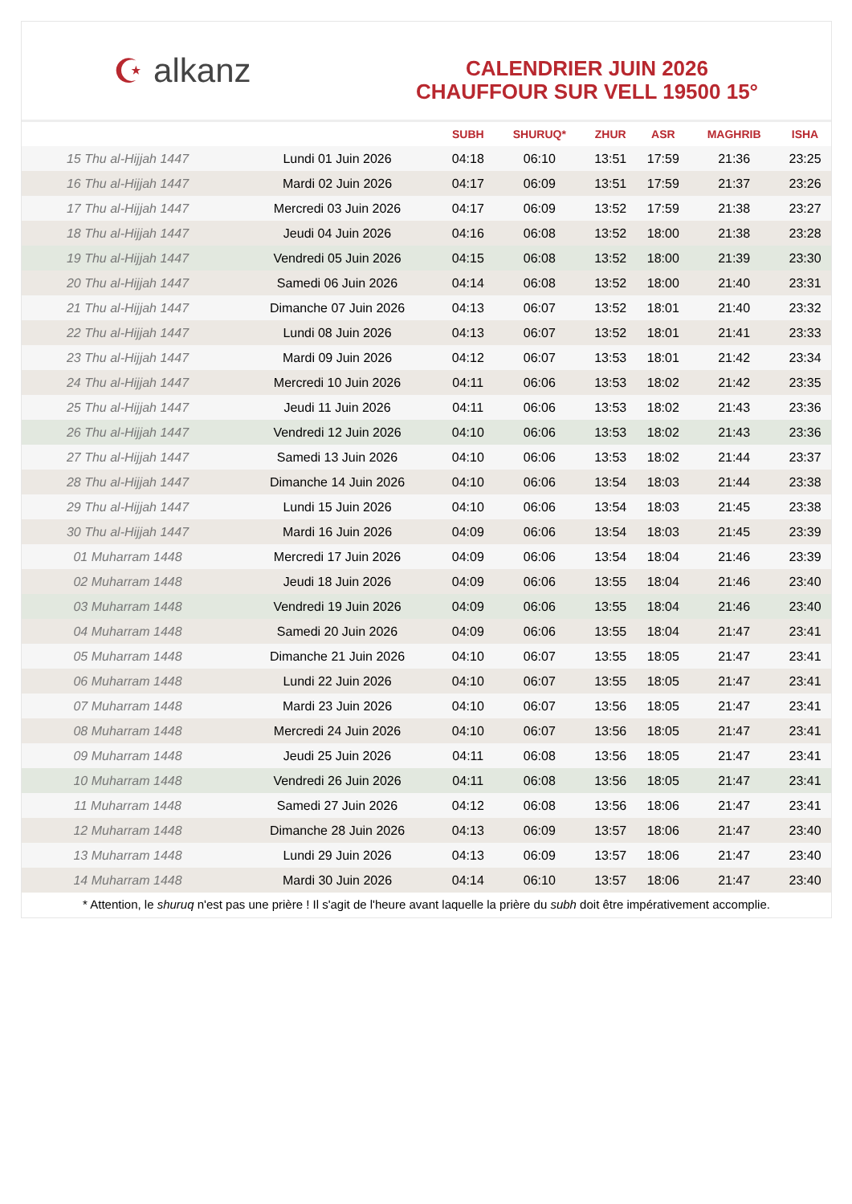☪ alkanz
CALENDRIER JUIN 2026
CHAUFFOUR SUR VELL 19500 15°
| | | SUBH | SHURUQ* | ZHUR | ASR | MAGHRIB | ISHA |
| --- | --- | --- | --- | --- | --- | --- | --- |
| 15 Thu al-Hijjah 1447 | Lundi 01 Juin 2026 | 04:18 | 06:10 | 13:51 | 17:59 | 21:36 | 23:25 |
| 16 Thu al-Hijjah 1447 | Mardi 02 Juin 2026 | 04:17 | 06:09 | 13:51 | 17:59 | 21:37 | 23:26 |
| 17 Thu al-Hijjah 1447 | Mercredi 03 Juin 2026 | 04:17 | 06:09 | 13:52 | 17:59 | 21:38 | 23:27 |
| 18 Thu al-Hijjah 1447 | Jeudi 04 Juin 2026 | 04:16 | 06:08 | 13:52 | 18:00 | 21:38 | 23:28 |
| 19 Thu al-Hijjah 1447 | Vendredi 05 Juin 2026 | 04:15 | 06:08 | 13:52 | 18:00 | 21:39 | 23:30 |
| 20 Thu al-Hijjah 1447 | Samedi 06 Juin 2026 | 04:14 | 06:08 | 13:52 | 18:00 | 21:40 | 23:31 |
| 21 Thu al-Hijjah 1447 | Dimanche 07 Juin 2026 | 04:13 | 06:07 | 13:52 | 18:01 | 21:40 | 23:32 |
| 22 Thu al-Hijjah 1447 | Lundi 08 Juin 2026 | 04:13 | 06:07 | 13:52 | 18:01 | 21:41 | 23:33 |
| 23 Thu al-Hijjah 1447 | Mardi 09 Juin 2026 | 04:12 | 06:07 | 13:53 | 18:01 | 21:42 | 23:34 |
| 24 Thu al-Hijjah 1447 | Mercredi 10 Juin 2026 | 04:11 | 06:06 | 13:53 | 18:02 | 21:42 | 23:35 |
| 25 Thu al-Hijjah 1447 | Jeudi 11 Juin 2026 | 04:11 | 06:06 | 13:53 | 18:02 | 21:43 | 23:36 |
| 26 Thu al-Hijjah 1447 | Vendredi 12 Juin 2026 | 04:10 | 06:06 | 13:53 | 18:02 | 21:43 | 23:36 |
| 27 Thu al-Hijjah 1447 | Samedi 13 Juin 2026 | 04:10 | 06:06 | 13:53 | 18:02 | 21:44 | 23:37 |
| 28 Thu al-Hijjah 1447 | Dimanche 14 Juin 2026 | 04:10 | 06:06 | 13:54 | 18:03 | 21:44 | 23:38 |
| 29 Thu al-Hijjah 1447 | Lundi 15 Juin 2026 | 04:10 | 06:06 | 13:54 | 18:03 | 21:45 | 23:38 |
| 30 Thu al-Hijjah 1447 | Mardi 16 Juin 2026 | 04:09 | 06:06 | 13:54 | 18:03 | 21:45 | 23:39 |
| 01 Muharram 1448 | Mercredi 17 Juin 2026 | 04:09 | 06:06 | 13:54 | 18:04 | 21:46 | 23:39 |
| 02 Muharram 1448 | Jeudi 18 Juin 2026 | 04:09 | 06:06 | 13:55 | 18:04 | 21:46 | 23:40 |
| 03 Muharram 1448 | Vendredi 19 Juin 2026 | 04:09 | 06:06 | 13:55 | 18:04 | 21:46 | 23:40 |
| 04 Muharram 1448 | Samedi 20 Juin 2026 | 04:09 | 06:06 | 13:55 | 18:04 | 21:47 | 23:41 |
| 05 Muharram 1448 | Dimanche 21 Juin 2026 | 04:10 | 06:07 | 13:55 | 18:05 | 21:47 | 23:41 |
| 06 Muharram 1448 | Lundi 22 Juin 2026 | 04:10 | 06:07 | 13:55 | 18:05 | 21:47 | 23:41 |
| 07 Muharram 1448 | Mardi 23 Juin 2026 | 04:10 | 06:07 | 13:56 | 18:05 | 21:47 | 23:41 |
| 08 Muharram 1448 | Mercredi 24 Juin 2026 | 04:10 | 06:07 | 13:56 | 18:05 | 21:47 | 23:41 |
| 09 Muharram 1448 | Jeudi 25 Juin 2026 | 04:11 | 06:08 | 13:56 | 18:05 | 21:47 | 23:41 |
| 10 Muharram 1448 | Vendredi 26 Juin 2026 | 04:11 | 06:08 | 13:56 | 18:05 | 21:47 | 23:41 |
| 11 Muharram 1448 | Samedi 27 Juin 2026 | 04:12 | 06:08 | 13:56 | 18:06 | 21:47 | 23:41 |
| 12 Muharram 1448 | Dimanche 28 Juin 2026 | 04:13 | 06:09 | 13:57 | 18:06 | 21:47 | 23:40 |
| 13 Muharram 1448 | Lundi 29 Juin 2026 | 04:13 | 06:09 | 13:57 | 18:06 | 21:47 | 23:40 |
| 14 Muharram 1448 | Mardi 30 Juin 2026 | 04:14 | 06:10 | 13:57 | 18:06 | 21:47 | 23:40 |
* Attention, le shuruq n'est pas une prière ! Il s'agit de l'heure avant laquelle la prière du subh doit être impérativement accomplie.